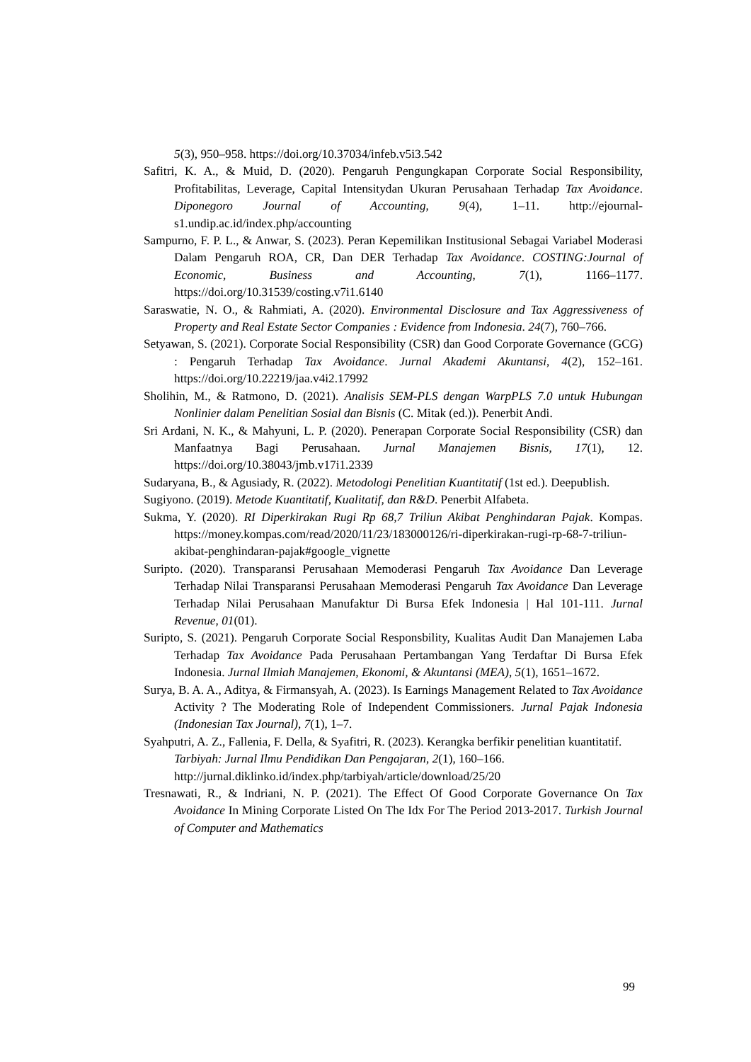5(3), 950–958. https://doi.org/10.37034/infeb.v5i3.542
Safitri, K. A., & Muid, D. (2020). Pengaruh Pengungkapan Corporate Social Responsibility, Profitabilitas, Leverage, Capital Intensitydan Ukuran Perusahaan Terhadap Tax Avoidance. Diponegoro Journal of Accounting, 9(4), 1–11. http://ejournal-s1.undip.ac.id/index.php/accounting
Sampurno, F. P. L., & Anwar, S. (2023). Peran Kepemilikan Institusional Sebagai Variabel Moderasi Dalam Pengaruh ROA, CR, Dan DER Terhadap Tax Avoidance. COSTING:Journal of Economic, Business and Accounting, 7(1), 1166–1177. https://doi.org/10.31539/costing.v7i1.6140
Saraswatie, N. O., & Rahmiati, A. (2020). Environmental Disclosure and Tax Aggressiveness of Property and Real Estate Sector Companies : Evidence from Indonesia. 24(7), 760–766.
Setyawan, S. (2021). Corporate Social Responsibility (CSR) dan Good Corporate Governance (GCG) : Pengaruh Terhadap Tax Avoidance. Jurnal Akademi Akuntansi, 4(2), 152–161. https://doi.org/10.22219/jaa.v4i2.17992
Sholihin, M., & Ratmono, D. (2021). Analisis SEM-PLS dengan WarpPLS 7.0 untuk Hubungan Nonlinier dalam Penelitian Sosial dan Bisnis (C. Mitak (ed.)). Penerbit Andi.
Sri Ardani, N. K., & Mahyuni, L. P. (2020). Penerapan Corporate Social Responsibility (CSR) dan Manfaatnya Bagi Perusahaan. Jurnal Manajemen Bisnis, 17(1), 12. https://doi.org/10.38043/jmb.v17i1.2339
Sudaryana, B., & Agusiady, R. (2022). Metodologi Penelitian Kuantitatif (1st ed.). Deepublish.
Sugiyono. (2019). Metode Kuantitatif, Kualitatif, dan R&D. Penerbit Alfabeta.
Sukma, Y. (2020). RI Diperkirakan Rugi Rp 68,7 Triliun Akibat Penghindaran Pajak. Kompas. https://money.kompas.com/read/2020/11/23/183000126/ri-diperkirakan-rugi-rp-68-7-triliun-akibat-penghindaran-pajak#google_vignette
Suripto. (2020). Transparansi Perusahaan Memoderasi Pengaruh Tax Avoidance Dan Leverage Terhadap Nilai Transparansi Perusahaan Memoderasi Pengaruh Tax Avoidance Dan Leverage Terhadap Nilai Perusahaan Manufaktur Di Bursa Efek Indonesia | Hal 101-111. Jurnal Revenue, 01(01).
Suripto, S. (2021). Pengaruh Corporate Social Responsbility, Kualitas Audit Dan Manajemen Laba Terhadap Tax Avoidance Pada Perusahaan Pertambangan Yang Terdaftar Di Bursa Efek Indonesia. Jurnal Ilmiah Manajemen, Ekonomi, & Akuntansi (MEA), 5(1), 1651–1672.
Surya, B. A. A., Aditya, & Firmansyah, A. (2023). Is Earnings Management Related to Tax Avoidance Activity ? The Moderating Role of Independent Commissioners. Jurnal Pajak Indonesia (Indonesian Tax Journal), 7(1), 1–7.
Syahputri, A. Z., Fallenia, F. Della, & Syafitri, R. (2023). Kerangka berfikir penelitian kuantitatif. Tarbiyah: Jurnal Ilmu Pendidikan Dan Pengajaran, 2(1), 160–166. http://jurnal.diklinko.id/index.php/tarbiyah/article/download/25/20
Tresnawati, R., & Indriani, N. P. (2021). The Effect Of Good Corporate Governance On Tax Avoidance In Mining Corporate Listed On The Idx For The Period 2013-2017. Turkish Journal of Computer and Mathematics
99